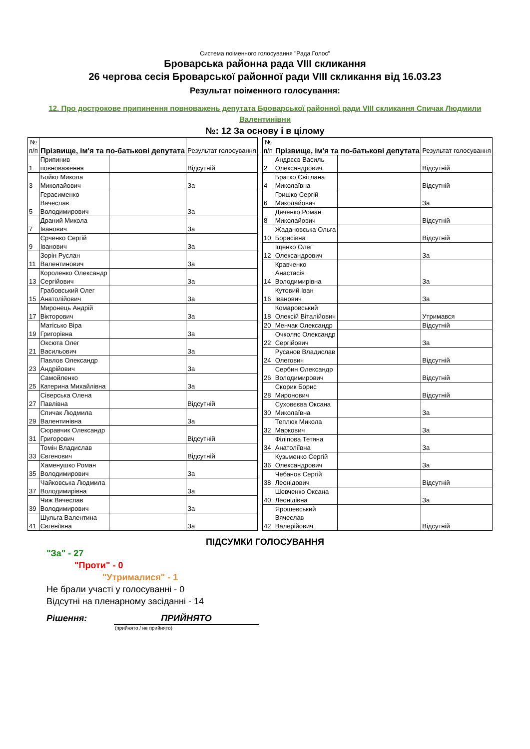Система поіменного голосування "Рада Голос"
Броварська районна рада VIII скликання
26 чергова сесія Броварської районної ради VIII скликання від 16.03.23
Результат поіменного голосування:
12. Про дострокове припинення повноважень депутата Броварської районної ради VIII скликання Спичак Людмили Валентинівни
№: 12 За основу і в цілому
| № п/п | Прізвище, ім'я та по-батькові депутата | | Результат голосування |
| --- | --- | --- | --- |
| 1 | Припинив повноваження | | Відсутній |
| 3 | Бойко Микола Миколайович | | За |
| 5 | Герасименко Вячеслав Володимирович | | За |
| 7 | Драний Микола Іванович | | За |
| 9 | Єрченко Сергій Іванович | | За |
| 11 | Зорін Руслан Валентинович | | За |
| 13 | Короленко Олександр Сергійович | | За |
| 15 | Грабовський Олег Анатолійович | | За |
| 17 | Миронець Андрій Вікторович | | За |
| 19 | Матісько Віра Григорівна | | За |
| 21 | Оксюта Олег Васильович | | За |
| 23 | Павлов Олександр Андрійович | | За |
| 25 | Самойленко Катерина Михайлівна | | За |
| 27 | Сіверська Олена Павлівна | | Відсутній |
| 29 | Спичак Людмила Валентинівна | | За |
| 31 | Сюравчик Олександр Григорович | | Відсутній |
| 33 | Томін Владислав Євгенович | | Відсутній |
| 35 | Хаменушко Роман Володимирович | | За |
| 37 | Чайковська Людмила Володимирівна | | За |
| 39 | Чиж Вячеслав Володимирович | | За |
| 41 | Шульга Валентина Євгеніївна | | За |
| № п/п | Прізвище, ім'я та по-батькові депутата | | Результат голосування |
| --- | --- | --- | --- |
| 2 | Андрєєв Василь Олександрович | | Відсутній |
| 4 | Братко Світлана Миколаївна | | Відсутній |
| 6 | Гришко Сергій Миколайович | | За |
| 8 | Дяченко Роман Миколайович | | Відсутній |
| 10 | Жадановська Ольга Борисівна | | Відсутній |
| 12 | Іщенко Олег Олександрович | | За |
| 14 | Кравченко Анастасія Володимирівна | | За |
| 16 | Кутовий Іван Іванович | | За |
| 18 | Комаровський Олексій Віталійович | | Утримався |
| 20 | Менчак Олександр | | Відсутній |
| 22 | Очколяс Олександр Сергійович | | За |
| 24 | Русанов Владислав Олегович | | Відсутній |
| 26 | Сербин Олександр Володимирович | | Відсутній |
| 28 | Скорик Борис Миронович | | Відсутній |
| 30 | Суховєєва Оксана Миколаївна | | За |
| 32 | Теплюк Микола Маркович | | За |
| 34 | Філіпова Тетяна Анатоліївна | | За |
| 36 | Кузьменко Сергій Олександрович | | За |
| 38 | Чебанов Сергій Леонідович | | Відсутній |
| 40 | Шевченко Оксана Леонідівна | | За |
| 42 | Ярошевський Вячеслав Валерійович | | Відсутній |
ПІДСУМКИ ГОЛОСУВАННЯ
"За" - 27
"Проти" - 0
"Утрималися" - 1
Не брали участі у голосуванні - 0
Відсутні на пленарному засіданні - 14
Рішення: ПРИЙНЯТО
(прийнято / не прийнято)